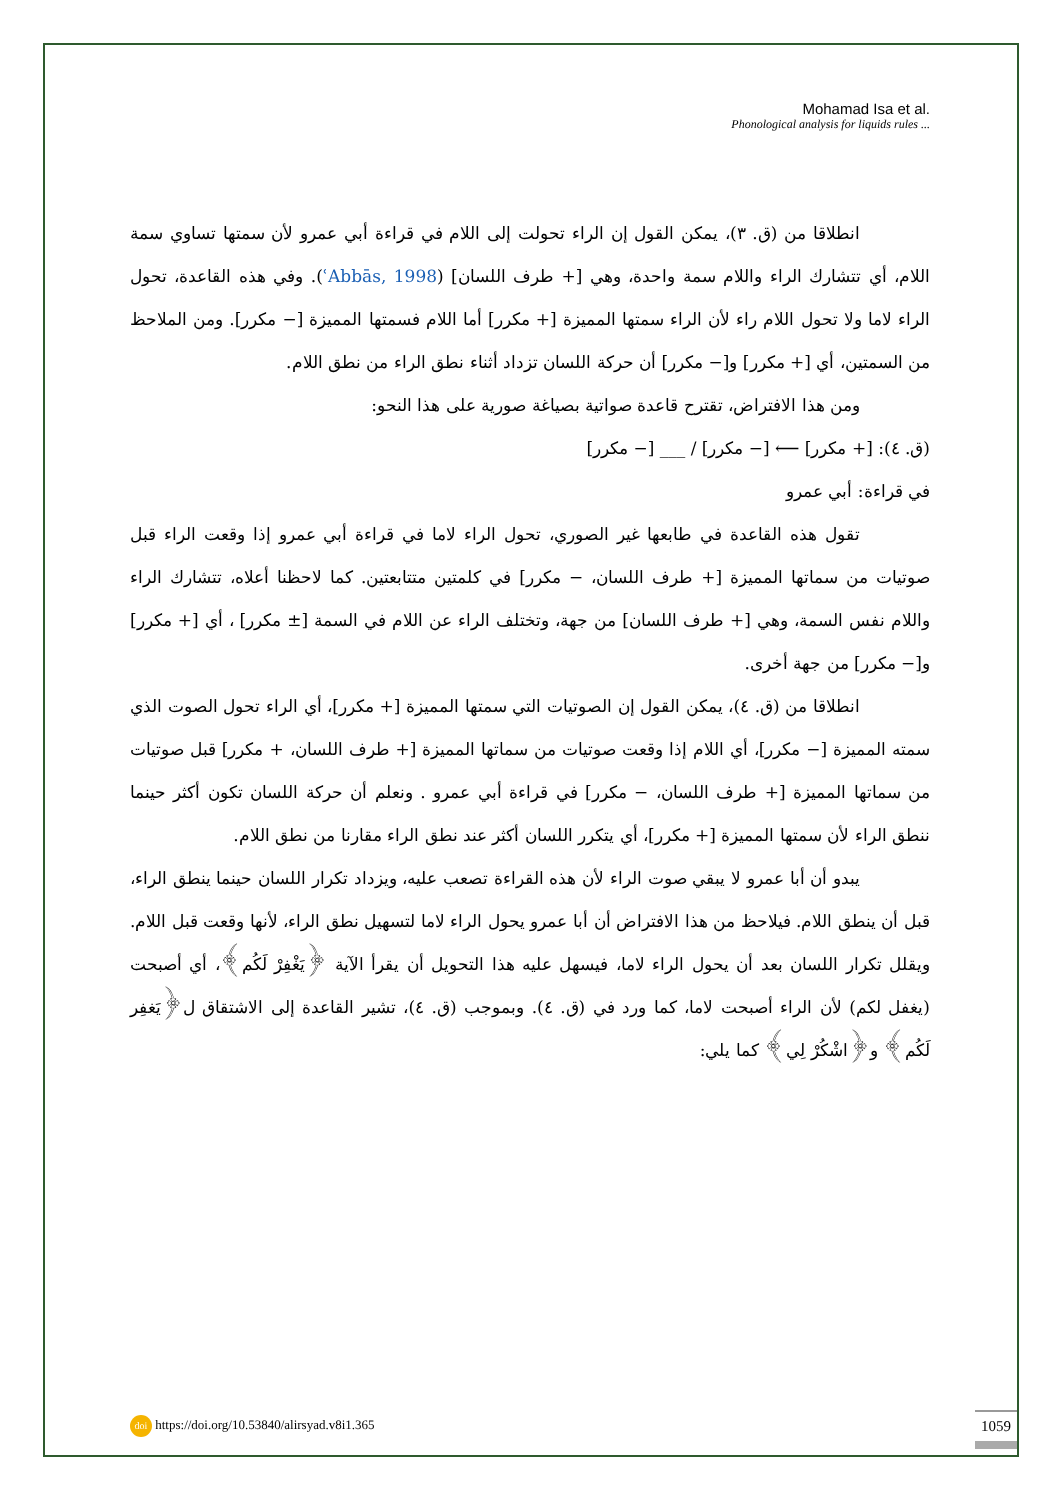Mohamad Isa et al.
Phonological analysis for liquids rules ...
انطلاقا من (ق. ٣)، يمكن القول إن الراء تحولت إلى اللام في قراءة أبي عمرو لأن سمتها تساوي سمة اللام، أي تتشارك الراء واللام سمة واحدة، وهي [+ طرف اللسان] (ʿAbbās, 1998). وفي هذه القاعدة، تحول الراء لاما ولا تحول اللام راء لأن الراء سمتها المميزة [+ مكرر] أما اللام فسمتها المميزة [− مكرر]. ومن الملاحظ من السمتين، أي [+ مكرر] و[− مكرر] أن حركة اللسان تزداد أثناء نطق الراء من نطق اللام.
ومن هذا الافتراض، تقترح قاعدة صواتية بصياغة صورية على هذا النحو:
(ق. ٤): [+ مكرر] ⟵ [− مكرر] / ___ [− مكرر]
في قراءة: أبي عمرو
تقول هذه القاعدة في طابعها غير الصوري، تحول الراء لاما في قراءة أبي عمرو إذا وقعت الراء قبل صوتيات من سماتها المميزة [+ طرف اللسان، − مكرر] في كلمتين متتابعتين. كما لاحظنا أعلاه، تتشارك الراء واللام نفس السمة، وهي [+ طرف اللسان] من جهة، وتختلف الراء عن اللام في السمة [± مكرر] ، أي [+ مكرر] و[− مكرر] من جهة أخرى.
انطلاقا من (ق. ٤)، يمكن القول إن الصوتيات التي سمتها المميزة [+ مكرر]، أي الراء تحول الصوت الذي سمته المميزة [− مكرر]، أي اللام إذا وقعت صوتيات من سماتها المميزة [+ طرف اللسان، + مكرر] قبل صوتيات من سماتها المميزة [+ طرف اللسان، − مكرر] في قراءة أبي عمرو . ونعلم أن حركة اللسان تكون أكثر حينما ننطق الراء لأن سمتها المميزة [+ مكرر]، أي يتكرر اللسان أكثر عند نطق الراء مقارنا من نطق اللام.
يبدو أن أبا عمرو لا يبقي صوت الراء لأن هذه القراءة تصعب عليه، ويزداد تكرار اللسان حينما ينطق الراء، قبل أن ينطق اللام. فيلاحظ من هذا الافتراض أن أبا عمرو يحول الراء لاما لتسهيل نطق الراء، لأنها وقعت قبل اللام. ويقلل تكرار اللسان بعد أن يحول الراء لاما، فيسهل عليه هذا التحويل أن يقرأ الآية ﴿يَغْفِرْ لَكُم﴾، أي أصبحت (يغفل لكم) لأن الراء أصبحت لاما، كما ورد في (ق. ٤). وبموجب (ق. ٤)، تشير القاعدة إلى الاشتقاق ل﴿يَغفِر لَكُم﴾ و﴿اشْكُرْ لِي﴾ كما يلي:
doi https://doi.org/10.53840/alirsyad.v8i1.365
1059